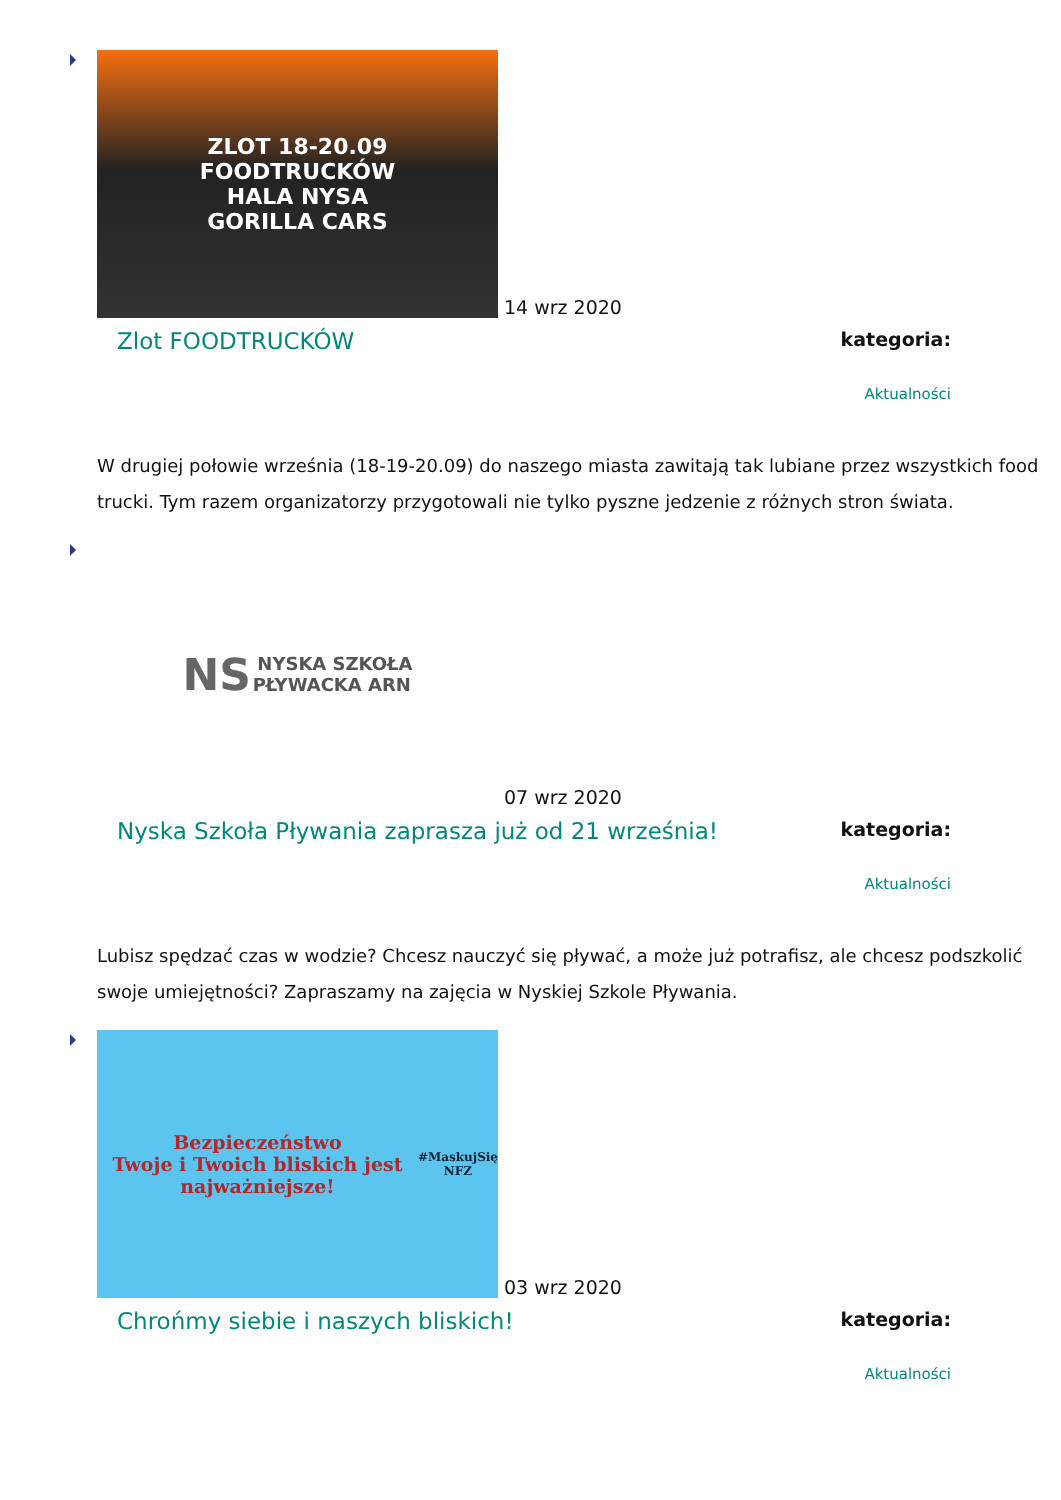ZLOT 18-20.09
FOODTRUCKÓW
HALA NYSA
GORILLA CARS
14 wrz 2020
Zlot FOODTRUCKÓW
kategoria:
Aktualności
W drugiej połowie września (18-19-20.09) do naszego miasta zawitają tak lubiane przez wszystkich food trucki. Tym razem organizatorzy przygotowali nie tylko pyszne jedzenie z różnych stron świata.
NS NYSKA SZKOŁA
PŁYWACKA ARN
07 wrz 2020
Nyska Szkoła Pływania zaprasza już od 21 września!
kategoria:
Aktualności
Lubisz spędzać czas w wodzie? Chcesz nauczyć się pływać, a może już potrafisz, ale chcesz podszkolić swoje umiejętności? Zapraszamy na zajęcia w Nyskiej Szkole Pływania.
Bezpieczeństwo
Twoje i Twoich bliskich jest najważniejsze!
#MaskujSię NFZ
03 wrz 2020
Chrońmy siebie i naszych bliskich!
kategoria:
Aktualności